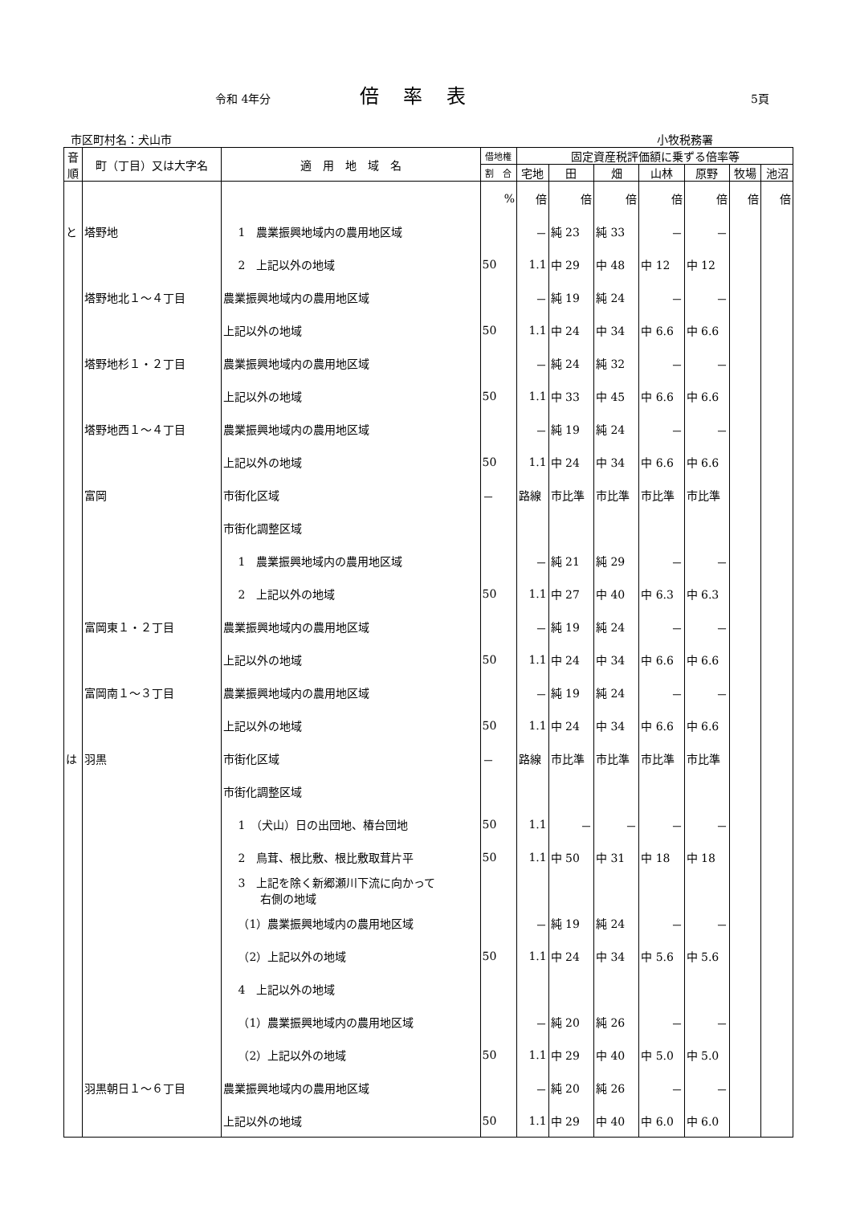令和 4年分 倍率表 5頁
市区町村名：犬山市 小牧税務署
| 音 順 | 町（丁目）又は大字名 | 適 用 地 域 名 | 借地権 | 固定資産税評価額に乗ずる倍率等 | | | | | | |
| --- | --- | --- | --- | --- | --- | --- | --- | --- | --- | --- |
| | | | 割 合 | 宅地 | 田 | 畑 | 山林 | 原野 | 牧場 | 池沼 |
| | | | % | 倍 | 倍 | 倍 | 倍 | 倍 | 倍 | 倍 |
| と | 塔野地 | 1 農業振興地域内の農用地区域 | | － | 純 23 | 純 33 | － | － | | |
| | | 2 上記以外の地域 | 50 | 1.1 | 中 29 | 中 48 | 中 12 | 中 12 | | |
| | 塔野地北１～４丁目 | 農業振興地域内の農用地区域 | | － | 純 19 | 純 24 | － | － | | |
| | | 上記以外の地域 | 50 | 1.1 | 中 24 | 中 34 | 中 6.6 | 中 6.6 | | |
| | 塔野地杉１・２丁目 | 農業振興地域内の農用地区域 | | － | 純 24 | 純 32 | － | － | | |
| | | 上記以外の地域 | 50 | 1.1 | 中 33 | 中 45 | 中 6.6 | 中 6.6 | | |
| | 塔野地西１～４丁目 | 農業振興地域内の農用地区域 | | － | 純 19 | 純 24 | － | － | | |
| | | 上記以外の地域 | 50 | 1.1 | 中 24 | 中 34 | 中 6.6 | 中 6.6 | | |
| | 富岡 | 市街化区域 | － | 路線 | 市比準 | 市比準 | 市比準 | 市比準 | | |
| | | 市街化調整区域 | | | | | | | | |
| | | 1 農業振興地域内の農用地区域 | | － | 純 21 | 純 29 | － | － | | |
| | | 2 上記以外の地域 | 50 | 1.1 | 中 27 | 中 40 | 中 6.3 | 中 6.3 | | |
| | 富岡東１・２丁目 | 農業振興地域内の農用地区域 | | － | 純 19 | 純 24 | － | － | | |
| | | 上記以外の地域 | 50 | 1.1 | 中 24 | 中 34 | 中 6.6 | 中 6.6 | | |
| | 富岡南１～３丁目 | 農業振興地域内の農用地区域 | | － | 純 19 | 純 24 | － | － | | |
| | | 上記以外の地域 | 50 | 1.1 | 中 24 | 中 34 | 中 6.6 | 中 6.6 | | |
| は | 羽黒 | 市街化区域 | － | 路線 | 市比準 | 市比準 | 市比準 | 市比準 | | |
| | | 市街化調整区域 | | | | | | | | |
| | | 1 （犬山）日の出団地、椿台団地 | 50 | 1.1 | － | － | － | － | | |
| | | 2 鳥茸、根比敷、根比敷取茸片平 | 50 | 1.1 | 中 50 | 中 31 | 中 18 | 中 18 | | |
| | | 3 上記を除く新郷瀬川下流に向かって 右側の地域 | | | | | | | | |
| | | （1）農業振興地域内の農用地区域 | | － | 純 19 | 純 24 | － | － | | |
| | | （2）上記以外の地域 | 50 | 1.1 | 中 24 | 中 34 | 中 5.6 | 中 5.6 | | |
| | | 4 上記以外の地域 | | | | | | | | |
| | | （1）農業振興地域内の農用地区域 | | － | 純 20 | 純 26 | － | － | | |
| | | （2）上記以外の地域 | 50 | 1.1 | 中 29 | 中 40 | 中 5.0 | 中 5.0 | | |
| | 羽黒朝日１～６丁目 | 農業振興地域内の農用地区域 | | － | 純 20 | 純 26 | － | － | | |
| | | 上記以外の地域 | 50 | 1.1 | 中 29 | 中 40 | 中 6.0 | 中 6.0 | | |